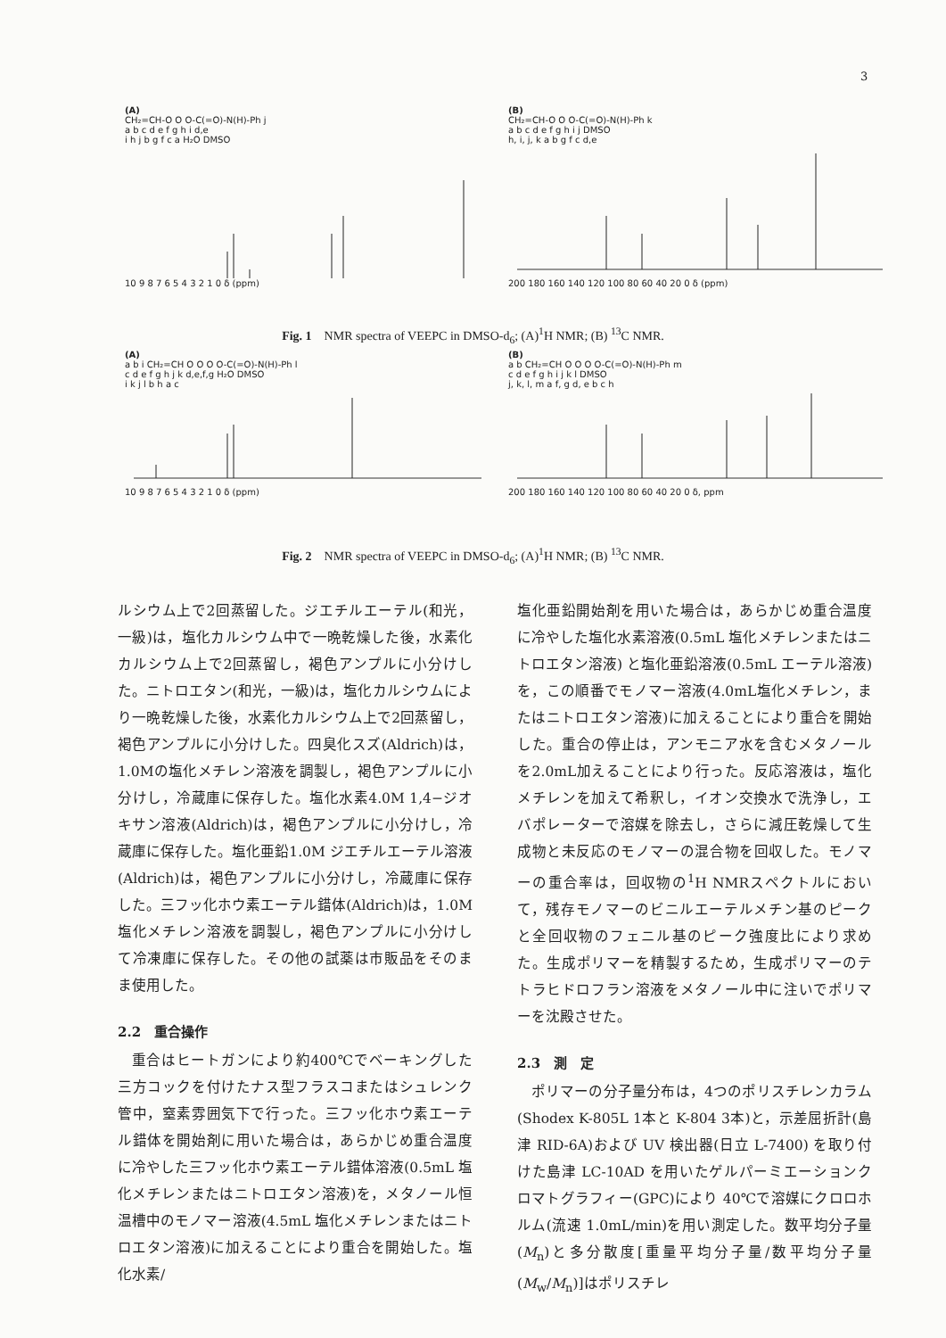3
(A)
CH₂=CH-O O O-C(=O)-N(H)-Ph j
a b c d e f g h i d,e
i h j b g f c a H₂O DMSO 10 9 8 7 6 5 4 3 2 1 0 δ (ppm)
(B)
CH₂=CH-O O O-C(=O)-N(H)-Ph k
a b c d e f g h i j DMSO
h, i, j, k a b g f c d,e 200 180 160 140 120 100 80 60 40 20 0 δ (ppm)
Fig. 1　NMR spectra of VEEPC in DMSO-d<sub>6</sub>; (A)<sup>1</sup>H NMR; (B) <sup>13</sup>C NMR.
(A)
a b i CH₂=CH O O O O-C(=O)-N(H)-Ph l
c d e f g h j k d,e,f,g H₂O DMSO
i k j l b h a c 10 9 8 7 6 5 4 3 2 1 0 δ (ppm)
(B)
a b CH₂=CH O O O O-C(=O)-N(H)-Ph m
c d e f g h i j k l DMSO
j, k, l, m a f, g d, e b c h 200 180 160 140 120 100 80 60 40 20 0 δ, ppm
Fig. 2　NMR spectra of VEEPC in DMSO-d<sub>6</sub>; (A)<sup>1</sup>H NMR; (B) <sup>13</sup>C NMR.
ルシウム上で2回蒸留した。ジエチルエーテル(和光，一級)は，塩化カルシウム中で一晩乾燥した後，水素化カルシウム上で2回蒸留し，褐色アンプルに小分けした。ニトロエタン(和光，一級)は，塩化カルシウムにより一晩乾燥した後，水素化カルシウム上で2回蒸留し，褐色アンプルに小分けした。四臭化スズ(Aldrich)は，1.0Mの塩化メチレン溶液を調製し，褐色アンプルに小分けし，冷蔵庫に保存した。塩化水素4.0M 1,4−ジオキサン溶液(Aldrich)は，褐色アンプルに小分けし，冷蔵庫に保存した。塩化亜鉛1.0M ジエチルエーテル溶液(Aldrich)は，褐色アンプルに小分けし，冷蔵庫に保存した。三フッ化ホウ素エーテル錯体(Aldrich)は，1.0M塩化メチレン溶液を調製し，褐色アンプルに小分けして冷凍庫に保存した。その他の試薬は市販品をそのまま使用した。
2.2　重合操作
重合はヒートガンにより約400℃でベーキングした三方コックを付けたナス型フラスコまたはシュレンク管中，窒素雰囲気下で行った。三フッ化ホウ素エーテル錯体を開始剤に用いた場合は，あらかじめ重合温度に冷やした三フッ化ホウ素エーテル錯体溶液(0.5mL 塩化メチレンまたはニトロエタン溶液)を，メタノール恒温槽中のモノマー溶液(4.5mL 塩化メチレンまたはニトロエタン溶液)に加えることにより重合を開始した。塩化水素/
塩化亜鉛開始剤を用いた場合は，あらかじめ重合温度に冷やした塩化水素溶液(0.5mL 塩化メチレンまたはニトロエタン溶液) と塩化亜鉛溶液(0.5mL エーテル溶液)を，この順番でモノマー溶液(4.0mL塩化メチレン，またはニトロエタン溶液)に加えることにより重合を開始した。重合の停止は，アンモニア水を含むメタノールを2.0mL加えることにより行った。反応溶液は，塩化メチレンを加えて希釈し，イオン交換水で洗浄し，エバポレーターで溶媒を除去し，さらに減圧乾燥して生成物と未反応のモノマーの混合物を回収した。モノマーの重合率は，回収物の<sup>1</sup>H NMRスペクトルにおいて，残存モノマーのビニルエーテルメチン基のピークと全回収物のフェニル基のピーク強度比により求めた。生成ポリマーを精製するため，生成ポリマーのテトラヒドロフラン溶液をメタノール中に注いでポリマーを沈殿させた。
2.3　測　定
ポリマーの分子量分布は，4つのポリスチレンカラム(Shodex K-805L 1本と K-804 3本)と，示差屈折計(島津 RID-6A)および UV 検出器(日立 L-7400) を取り付けた島津 LC-10AD を用いたゲルパーミエーションクロマトグラフィー(GPC)により 40℃で溶媒にクロロホルム(流速 1.0mL/min)を用い測定した。数平均分子量(M<sub>n</sub>)と多分散度[重量平均分子量/数平均分子量(M<sub>w</sub>/M<sub>n</sub>)]はポリスチレ